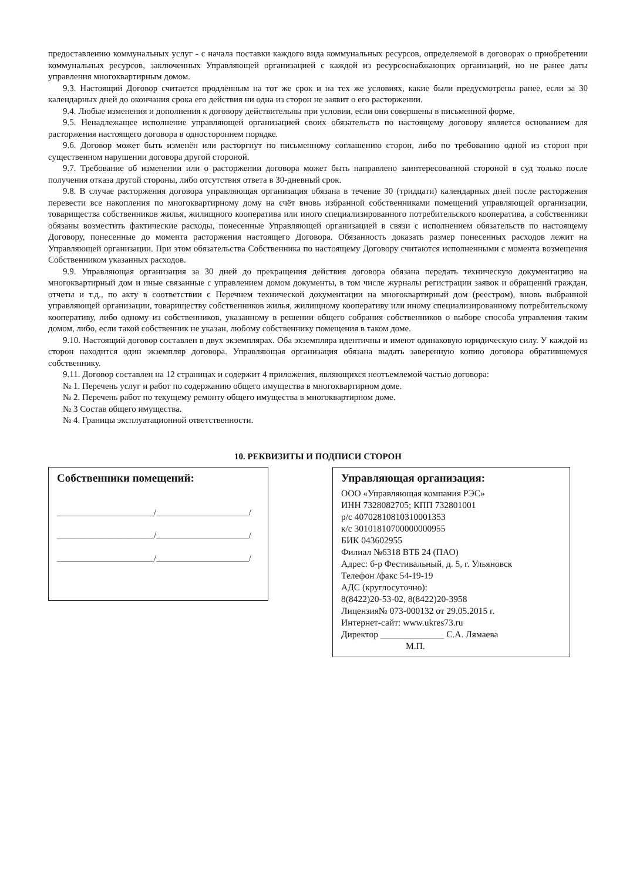предоставлению коммунальных услуг - с начала поставки каждого вида коммунальных ресурсов, определяемой в договорах о приобретении коммунальных ресурсов, заключенных Управляющей организацией с каждой из ресурсоснабжающих организаций, но не ранее даты управления многоквартирным домом.
9.3. Настоящий Договор считается продлённым на тот же срок и на тех же условиях, какие были предусмотрены ранее, если за 30 календарных дней до окончания срока его действия ни одна из сторон не заявит о его расторжении.
9.4. Любые изменения и дополнения к договору действительны при условии, если они совершены в письменной форме.
9.5. Ненадлежащее исполнение управляющей организацией своих обязательств по настоящему договору является основанием для расторжения настоящего договора в одностороннем порядке.
9.6. Договор может быть изменён или расторгнут по письменному соглашению сторон, либо по требованию одной из сторон при существенном нарушении договора другой стороной.
9.7. Требование об изменении или о расторжении договора может быть направлено заинтересованной стороной в суд только после получения отказа другой стороны, либо отсутствия ответа в 30-дневный срок.
9.8. В случае расторжения договора управляющая организация обязана в течение 30 (тридцати) календарных дней после расторжения перевести все накопления по многоквартирному дому на счёт вновь избранной собственниками помещений управляющей организации, товарищества собственников жилья, жилищного кооператива или иного специализированного потребительского кооператива, а собственники обязаны возместить фактические расходы, понесенные Управляющей организацией в связи с исполнением обязательств по настоящему Договору, понесенные до момента расторжения настоящего Договора. Обязанность доказать размер понесенных расходов лежит на Управляющей организации. При этом обязательства Собственника по настоящему Договору считаются исполненными с момента возмещения Собственником указанных расходов.
9.9. Управляющая организация за 30 дней до прекращения действия договора обязана передать техническую документацию на многоквартирный дом и иные связанные с управлением домом документы, в том числе журналы регистрации заявок и обращений граждан, отчеты и т.д., по акту в соответствии с Перечнем технической документации на многоквартирный дом (реестром), вновь выбранной управляющей организации, товариществу собственников жилья, жилищному кооперативу или иному специализированному потребительскому кооперативу, либо одному из собственников, указанному в решении общего собрания собственников о выборе способа управления таким домом, либо, если такой собственник не указан, любому собственнику помещения в таком доме.
9.10. Настоящий договор составлен в двух экземплярах. Оба экземпляра идентичны и имеют одинаковую юридическую силу. У каждой из сторон находится один экземпляр договора. Управляющая организация обязана выдать заверенную копию договора обратившемуся собственнику.
9.11. Договор составлен на 12 страницах и содержит 4 приложения, являющихся неотъемлемой частью договора:
№ 1. Перечень услуг и работ по содержанию общего имущества в многоквартирном доме.
№ 2. Перечень работ по текущему ремонту общего имущества в многоквартирном доме.
№ 3 Состав общего имущества.
№ 4. Границы эксплуатационной ответственности.
10. РЕКВИЗИТЫ И ПОДПИСИ СТОРОН
Собственники помещений:
______________________/_____________________/ ______________________/_____________________/ ______________________/_____________________/
Управляющая организация:
ООО «Управляющая компания РЭС»
ИНН 7328082705; КПП 732801001
р/с 40702810810310001353
к/с 30101810700000000955
БИК 043602955
Филиал №6318 ВТБ 24 (ПАО)
Адрес: б-р Фестивальный, д. 5, г. Ульяновск
Телефон /факс 54-19-19
АДС (круглосуточно):
8(8422)20-53-02, 8(8422)20-3958
Лицензия№ 073-000132 от 29.05.2015 г.
Интернет-сайт: www.ukres73.ru
Директор ______________ С.А. Лямаева
М.П.